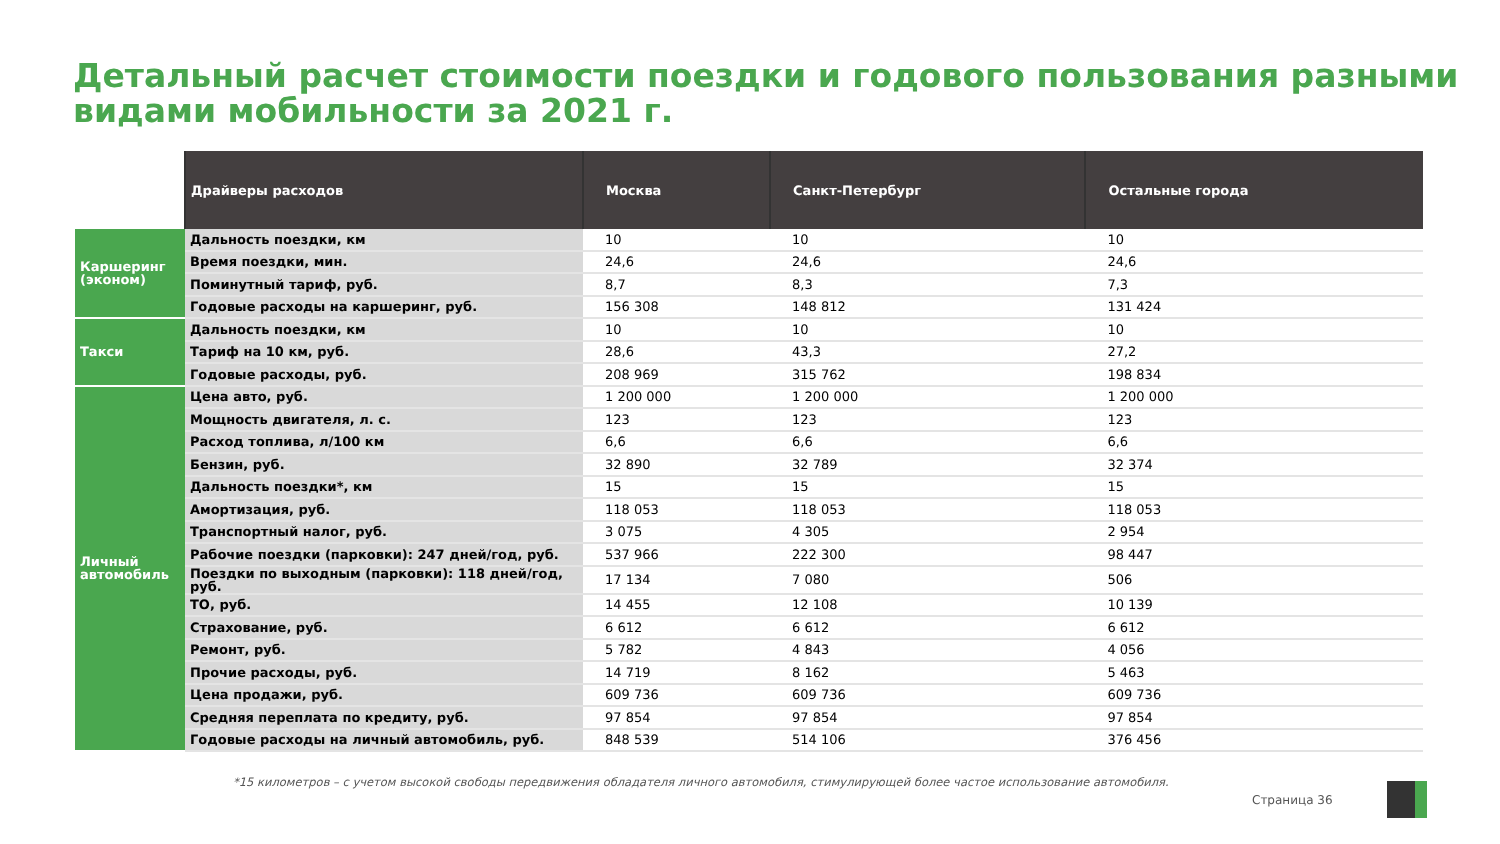Детальный расчет стоимости поездки и годового пользования разными видами мобильности за 2021 г.
| | Драйверы расходов | Москва | Санкт-Петербург | Остальные города |
| --- | --- | --- | --- | --- |
| Каршеринг (эконом) | Дальность поездки, км | 10 | 10 | 10 |
| | Время поездки, мин. | 24,6 | 24,6 | 24,6 |
| | Поминутный тариф, руб. | 8,7 | 8,3 | 7,3 |
| | Годовые расходы на каршеринг, руб. | 156 308 | 148 812 | 131 424 |
| Такси | Дальность поездки, км | 10 | 10 | 10 |
| | Тариф на 10 км, руб. | 28,6 | 43,3 | 27,2 |
| | Годовые расходы, руб. | 208 969 | 315 762 | 198 834 |
| Личный автомобиль | Цена авто, руб. | 1 200 000 | 1 200 000 | 1 200 000 |
| | Мощность двигателя, л. с. | 123 | 123 | 123 |
| | Расход топлива, л/100 км | 6,6 | 6,6 | 6,6 |
| | Бензин, руб. | 32 890 | 32 789 | 32 374 |
| | Дальность поездки*, км | 15 | 15 | 15 |
| | Амортизация, руб. | 118 053 | 118 053 | 118 053 |
| | Транспортный налог, руб. | 3 075 | 4 305 | 2 954 |
| | Рабочие поездки (парковки): 247 дней/год, руб. | 537 966 | 222 300 | 98 447 |
| | Поездки по выходным (парковки): 118 дней/год, руб. | 17 134 | 7 080 | 506 |
| | ТО, руб. | 14 455 | 12 108 | 10 139 |
| | Страхование, руб. | 6 612 | 6 612 | 6 612 |
| | Ремонт, руб. | 5 782 | 4 843 | 4 056 |
| | Прочие расходы, руб. | 14 719 | 8 162 | 5 463 |
| | Цена продажи, руб. | 609 736 | 609 736 | 609 736 |
| | Средняя переплата по кредиту, руб. | 97 854 | 97 854 | 97 854 |
| | Годовые расходы на личный автомобиль, руб. | 848 539 | 514 106 | 376 456 |
*15 километров – с учетом высокой свободы передвижения обладателя личного автомобиля, стимулирующей более частое использование автомобиля.
Страница 36